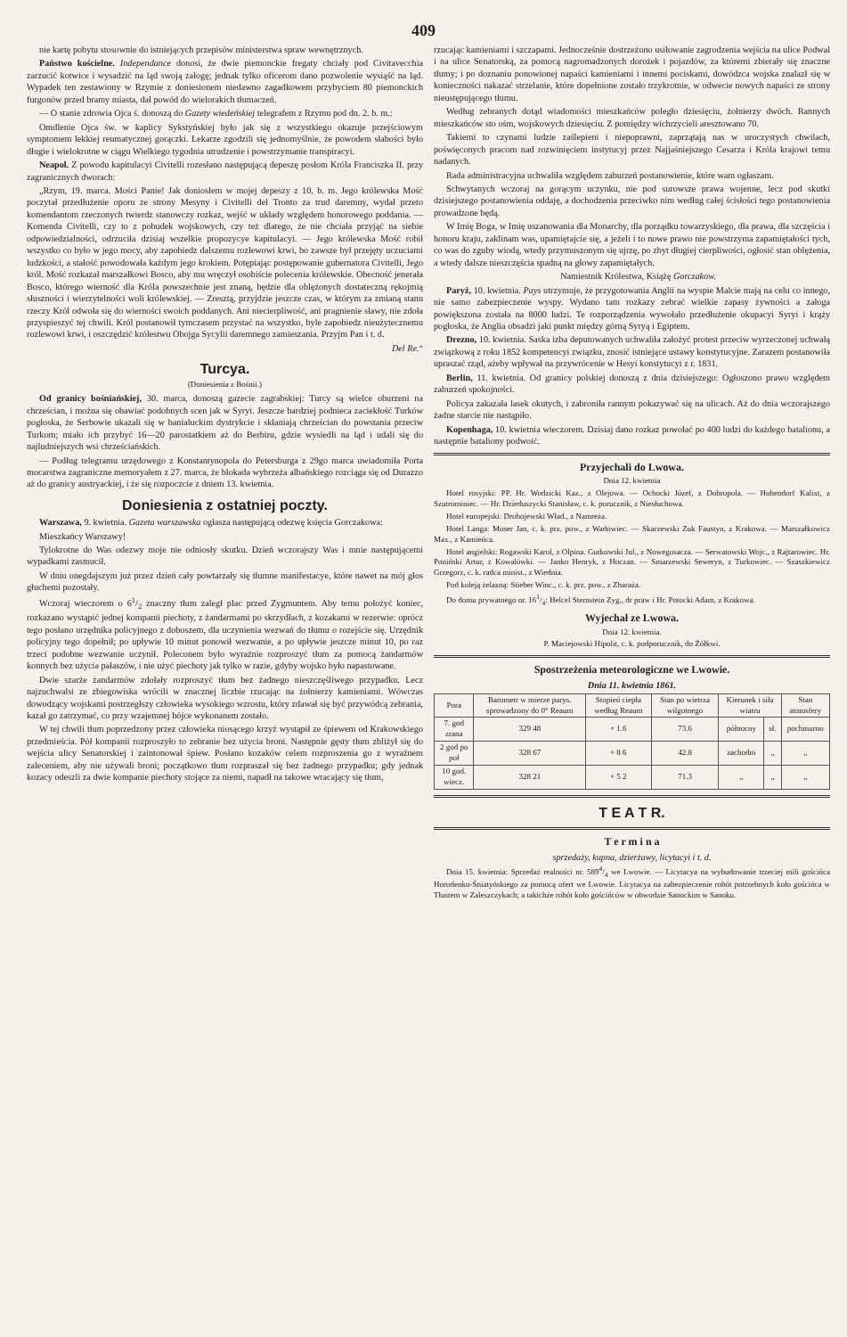409
nie kartę pobytu stosownie do istniejących przepisów ministerstwa spraw wewnętrznych.
Państwo kościelne. Independance donosi, że dwie piemonckie fregaty chciały pod Civitavecchia zarzucić kotwice i wysadzić na ląd swoją załogę; jednak tylko oficerom dano pozwolenie wysiąść na ląd. Wypadek ten zestawiony w Rzymie z doniesionem niedawno zagadkowem przybyciem 80 piemonckich furgonów przed bramy miasta, dał powód do wielorakich tłumaczeń.
— O stanie zdrowia Ojca ś. donoszą do Gazety wiedeńskiej telegrafem z Rzymu pod dn. 2. b. m.:
Omdlenie Ojca św. w kaplicy Sykstyńskiej było jak się z wszystkiego okazuje przejściowym symptomem lekkiej reumatycznej gorączki. Lekarze zgodzili się jednomyślnie, że powodem słabości było długie i wielokrotne w ciągu Wielkiego tygodnia utrudzenie i powstrzymanie transpiracyi.
Neapol. Z powodu kapitulacyi Civitelli rozesłano następującą depeszę posłom Króla Franciszka II. przy zagranicznych dworach:
„Rzym, 19. marca. Mości Panie! Jak doniosłem w mojej depeszy z 10. b. m. Jego królewska Mość poczytał przedłużenie oporu ze strony Mesyny i Civitelli del Tronto za trud daremny, wydał przeto komendantom rzeczonych twierdz stanowczy rozkaz, wejść w układy względem honorowego poddania. — Komenda Civitelli, czy to z pobudek wojskowych, czy też dlatego, że nie chciała przyjąć na siebie odpowiedzialności, odrzuciła dzisiaj wszelkie propozycye kapitulacyi. — Jego królewska Mość robił wszystko co było w jego mocy, aby zapobiedz dalszemu rozlewowi krwi, bo zawsze był przejęty uczuciami ludzkości, a stałość powodowała każdym jego krokiem. Potępiając postępowanie gubernatora Civitelli, Jego król. Mość rozkazał marszałkowi Bosco, aby mu wręczył osobiście polecenia królewskie. Obecność jenerała Bosco, którego wierność dla Króla powszechnie jest znaną, będzie dla oblężonych dostateczną rękojmią słuszności i wierzytelności woli królewskiej. — Zresztą, przyjdzie jeszcze czas, w którym za zmianą stanu rzeczy Król odwoła się do wierności swoich poddanych. Ani niecierpliwość, ani pragnienie sławy, nie zdoła przyspieszyć tej chwili. Król postanowił tymczasem przystać na wszystko, byle zapobiedz nieużytecznemu rozlewowi krwi, i oszczędzić królestwu Obojga Sycylii daremnego zamieszania. Przyjm Pan i t. d.
Del Re.“
Turcya.
(Doniesienia z Bośnii.)
Od granicy bośniańskiej, 30. marca, donoszą gazecie zagrabskiej: Turcy są wielce oburzeni na chrześcian, i można się obawiać podobnych scen jak w Syryi. Jeszcze bardziej podnieca zaciekłość Turków pogłoska, że Serbowie ukazali się w banialuckim dystrykcie i skłaniają chrześcian do powstania przeciw Turkom; miało ich przybyć 16—20 parostatkiem aż do Berbiru, gdzie wysiedli na ląd i udali się do najludniejszych wsi chrześciańskich.
— Podług telegramu urzędowego z Konstantynopola do Petersburga z 29go marca uwiadomiła Porta mocarstwa zagraniczne memoryałem z 27. marca, że blokada wybrzeża albańskiego rozciąga się od Durazzo aż do granicy austryackiej, i że się rozpoczcie z dniem 13. kwietnia.
Doniesienia z ostatniej poczty.
Warszawa, 9. kwietnia. Gazeta warszawska ogłasza następującą odezwę księcia Gorczakowa:
Mieszkańcy Warszawy!
Tylokrotne do Was odezwy moje nie odniosły skutku. Dzień wczorajszy Was i mnie następującemi wypadkami zasmucił.
W dniu onegdajszym już przez dzień cały powtarzały się tłumne manifestacye, które nawet na mój głos głuchemi pozostały.
Wczoraj wieczorem o 61/2 znaczny tłum zaległ plac przed Zygmuntem. Aby temu położyć koniec, rozkazano wystąpić jednej kompanii piechoty, z żandarmami po skrzydłach, z kozakami w rezerwie: oprócz tego posłano urzędnika policyjnego z doboszem, dla uczynienia wezwań do tłumu o rozejście się. Urzędnik policyjny tego dopełnił; po upływie 10 minut ponowił wezwanie, a po upływie jeszcze minut 10, po raz trzeci podobne wezwanie uczynił. Poleconem było wyraźnie rozproszyć tłum za pomocą żandarmów konnych bez użycia pałaszów, i nie użyć piechoty jak tylko w razie, gdyby wojsko było napastowane.
Dwie szarże żandarmów zdołały rozproszyć tłum bez żadnego nieszczęśliwego przypadku. Lecz najzuchwalsi ze zbiegowiska wrócili w znacznej liczbie rzucając na żołnierzy kamieniami. Wówczas dowodzący wojskami postrzegłszy człowieka wysokiego wzrostu, który zdawał się być przywódcą zebrania, kazał go zatrzymać, co przy wzajemnej bójce wykonanem zostało.
W tej chwili tłum poprzedzony przez człowieka niosącego krzyż wystąpił ze śpiewem od Krakowskiego przedmieścia. Pół kompanii rozproszyło to zebranie bez użycia broni. Następnie gęsty tłum zbliżył się do wejścia ulicy Senatorskiej i zaintonował śpiew. Posłano kozaków celem rozproszenia go z wyraźnem zaleceniem, aby nie używali broni; początkowo tłum rozpraszał się bez żadnego przypadku; gdy jednak kozacy odeszli za dwie kompanie piechoty stojące za niemi, napadł na takowe wracający się tłum,
rzucając kamieniami i szczapami. Jednocześnie dostrzeżono usiłowanie zagrodzenia wejścia na ulice Podwal i na ulice Senatorską, za pomocą nagromadzonych dorożek i pojazdów, za któremi zbierały się znaczne tłumy; i po doznaniu ponowionej napaści kamieniami i innemi pociskami, dowódzca wojska znalazł się w konieczności nakazać strzelanie, które dopełnione zostało trzykrotnie, w odwecie nowych napaści ze strony nieustępującego tłumu.
Według zebranych dotąd wiadomości mieszkańców poległo dziesięciu, żołnierzy dwóch. Rannych mieszkańców sto ośm, wojskowych dziesięciu. Z pomiędzy wichrzycieli aresztowano 70.
Takiemi to czynami ludzie zaślepieni i niepoprawni, zaprzątają nas w uroczystych chwilach, poświęconych pracom nad rozwinięciem instytucyj przez Najjaśniejszego Cesarza i Króla krajowi temu nadanych.
Rada administracyjna uchwaliła względem zaburzeń postanowienie, które wam ogłaszam.
Schwytanych wczoraj na gorącym uczynku, nie pod surowsze prawa wojenne, lecz pod skutki dzisiejszego postanowienia oddaję, a dochodzenia przeciwko nim według całej ścisłości tego postanowienia prowadzone będą.
W Imię Boga, w Imię uszanowania dla Monarchy, dla porządku towarzyskiego, dla prawa, dla szczęścia i honoru kraju, zaklinam was, upamiętajcie się, a jeżeli i to nowe prawo nie powstrzyma zapamiętałości tych, co was do zguby wiodą, wtedy przymuszonym się ujrzę, po zbyt długiej cierpliwości, ogłosić stan oblężenia, a wtedy dalsze nieszczęścia spadną na głowy zapamiętałych.
Namiestnik Królestwa, Książę Gorczakow.
Paryż, 10. kwietnia. Pays utrzymuje, że przygotowania Anglii na wyspie Malcie mają na celu co innego, nie samo zabezpieczenie wyspy. Wydano tam rozkazy zebrać wielkie zapasy żywności a załoga powiększona została na 8000 ludzi. Te rozporządzenia wywołało przedłużenie okupacyi Syryi i krąży pogłoska, że Anglia obsadzi jaki punkt między górną Syryą i Egiptem.
Drezno, 10. kwietnia. Saska izba deputowanych uchwaliła założyć protest przeciw wyrzeczonej uchwałą związkową z roku 1852 kompetencyi związku, znosić istniejące ustawy konstytucyjne. Zarazem postanowiła upraszać rząd, ażeby wpływał na przywrócenie w Hesyi konstytucyi z r. 1831.
Berlin, 11. kwietnia. Od granicy polskiej donoszą z dnia dzisiejszego: Ogłoszono prawo względem zaburzeń spokojności.
Policya zakazała lasek okutych, i zabroniła rannym pokazywać się na ulicach. Aż do dnia wczorajszego żadne starcie nie nastąpiło.
Kopenhaga, 10. kwietnia wieczorem. Dzisiaj dano rozkaz powołać po 400 ludzi do każdego batalionu, a następnie bataliony podwoić.
Przyjechali do Lwowa.
Dnia 12. kwietnia
Hotel rosyjski: PP. Hr. Wodzicki Kaz., z Olejowa. — Ochocki Józef, z Dobropola. — Hohendorf Kalixt, z Szutrominiec. — Hr. Dzieduszycki Stanisław, c. k. porucznik, z Niesłuchowa.
Hotel europejski: Drohojewski Wład., z Namreża.
Hotel Langa: Moser Jan, c. k. prz. pow., z Wadowiec. — Skarzewski Zuk Faustyn, z Krakowa. — Marszałkowicz Max., z Kamieńca.
Hotel angielski: Rogawski Karol, z Olpina. Gutkowski Jul., z Nowegosacza. — Serwatowski Wojc., z Rajtarowiec. Hr. Poniński Artur, z Kowalówki. — Janko Henryk, z Hoczan. — Smarzewski Seweryn, z Turkowiec. — Szaszkiewicz Grzegorz, c. k. radca minist., z Wiednia.
Pod koleją żelazną: Stieber Winc., c. k. prz. pow., z Zbaraża.
Do domu prywatnego nr. 161/4: Helcel Sternstein Zyg., dr praw i Hr. Potocki Adam, z Krakowa.
Wyjechał ze Lwowa.
Dnia 12. kwietnia.
P. Maciejowski Hipolit, c. k. podporucznik, do Żółkwi.
Spostrzeżenia meteorologiczne we Lwowie.
Dnia 11. kwietnia 1861.
| Pora | Barometr w mierze parys. sprowadzony do 0° Reaum | Stopień ciepła według Reaum | Stan po wietrza wilgotnego | Kierunek i siła wiatru | | Stan atmosfery |
| --- | --- | --- | --- | --- | --- | --- |
| 7. god zrana | 329 48 | + 1.6 | 73.6 | północny | sł. | pochmurno |
| 2 god po poł | 328 67 | + 8 6 | 42.8 | zachodni | „ | „ |
| 10 god. wiecz. | 328 21 | + 5 2 | 71.3 | „ | „ | „ |
T E A T R.
T e r m i n a
sprzedaży, kupna, dzierżawy, licytacyi i t. d.
Dnia 15. kwietnia: Sprzedaż realności nr. 5894/4 we Lwowie. — Licytacya na wybudowanie trzeciej mili gościńca Horodenko-Śniatyńskiego za pomocą ofert we Lwowie. Licytacya na zabezpieczenie robót potrzebnych koło gościńca w Tłustem w Zaleszczykach; a takichże robót koło gościńców w obwodzie Sanockim w Sanoku.